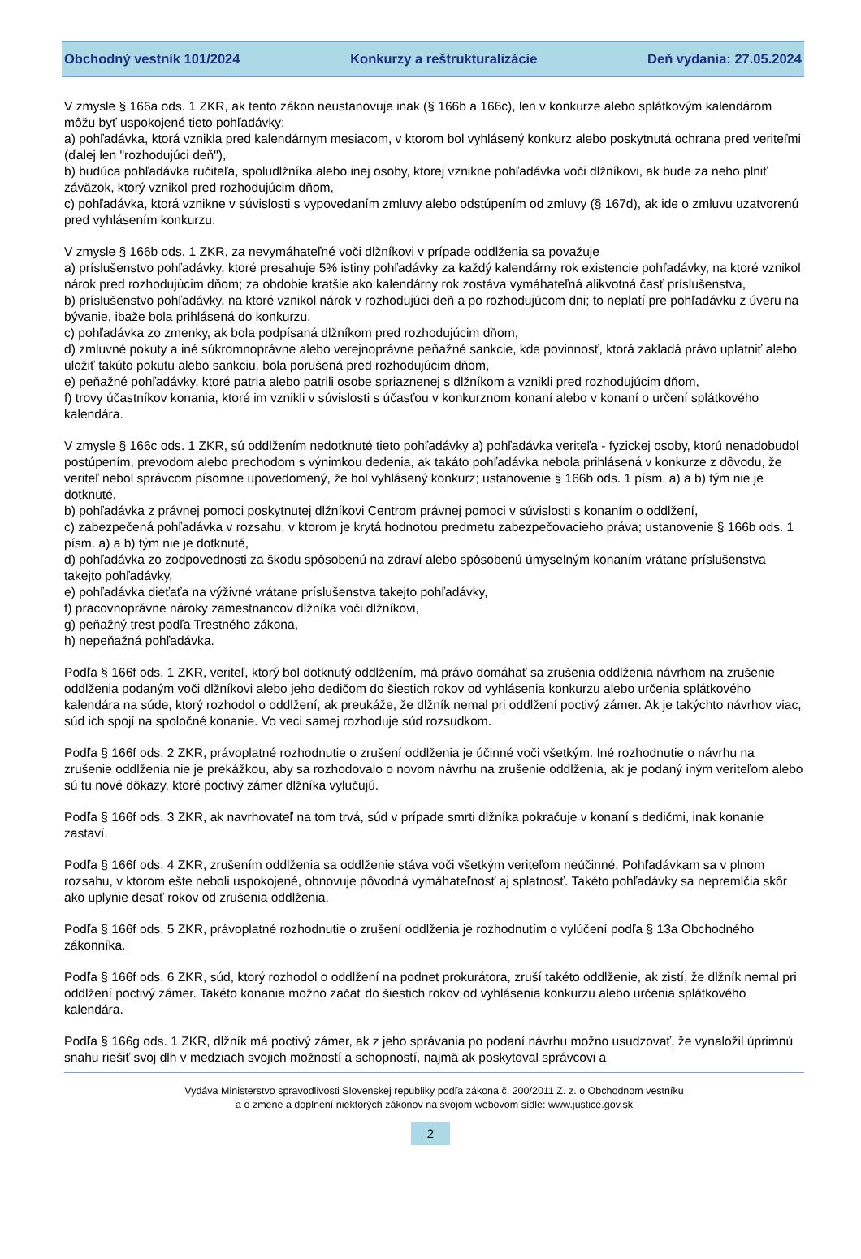Obchodný vestník 101/2024 Konkurzy a reštrukturalizácie Deň vydania: 27.05.2024
V zmysle § 166a ods. 1 ZKR, ak tento zákon neustanovuje inak (§ 166b a 166c), len v konkurze alebo splátkovým kalendárom môžu byť uspokojené tieto pohľadávky:
a) pohľadávka, ktorá vznikla pred kalendárnym mesiacom, v ktorom bol vyhlásený konkurz alebo poskytnutá ochrana pred veriteľmi (ďalej len "rozhodujúci deň"),
b) budúca pohľadávka ručiteľa, spoludlžníka alebo inej osoby, ktorej vznikne pohľadávka voči dlžníkovi, ak bude za neho plniť záväzok, ktorý vznikol pred rozhodujúcim dňom,
c) pohľadávka, ktorá vznikne v súvislosti s vypovedaním zmluvy alebo odstúpením od zmluvy (§ 167d), ak ide o zmluvu uzatvorenú pred vyhlásením konkurzu.
V zmysle § 166b ods. 1 ZKR, za nevymáhateľné voči dlžníkovi v prípade oddlženia sa považuje
a) príslušenstvo pohľadávky, ktoré presahuje 5% istiny pohľadávky za každý kalendárny rok existencie pohľadávky, na ktoré vznikol nárok pred rozhodujúcim dňom; za obdobie kratšie ako kalendárny rok zostáva vymáhateľná alikvotná časť príslušenstva,
b) príslušenstvo pohľadávky, na ktoré vznikol nárok v rozhodujúci deň a po rozhodujúcom dni; to neplatí pre pohľadávku z úveru na bývanie, ibaže bola prihlásená do konkurzu,
c) pohľadávka zo zmenky, ak bola podpísaná dlžníkom pred rozhodujúcim dňom,
d) zmluvné pokuty a iné súkromnoprávne alebo verejnoprávne peňažné sankcie, kde povinnosť, ktorá zakladá právo uplatniť alebo uložiť takúto pokutu alebo sankciu, bola porušená pred rozhodujúcim dňom,
e) peňažné pohľadávky, ktoré patria alebo patrili osobe spriaznenej s dlžníkom a vznikli pred rozhodujúcim dňom,
f) trovy účastníkov konania, ktoré im vznikli v súvislosti s účasťou v konkurznom konaní alebo v konaní o určení splátkového kalendára.
V zmysle § 166c ods. 1 ZKR, sú oddlžením nedotknuté tieto pohľadávky a) pohľadávka veriteľa - fyzickej osoby, ktorú nenadobudol postúpením, prevodom alebo prechodom s výnimkou dedenia, ak takáto pohľadávka nebola prihlásená v konkurze z dôvodu, že veriteľ nebol správcom písomne upovedomený, že bol vyhlásený konkurz; ustanovenie § 166b ods. 1 písm. a) a b) tým nie je dotknuté,
b) pohľadávka z právnej pomoci poskytnutej dlžníkovi Centrom právnej pomoci v súvislosti s konaním o oddlžení,
c) zabezpečená pohľadávka v rozsahu, v ktorom je krytá hodnotou predmetu zabezpečovacieho práva; ustanovenie § 166b ods. 1 písm. a) a b) tým nie je dotknuté,
d) pohľadávka zo zodpovednosti za škodu spôsobenú na zdraví alebo spôsobenú úmyselným konaním vrátane príslušenstva takejto pohľadávky,
e) pohľadávka dieťaťa na výživné vrátane príslušenstva takejto pohľadávky,
f) pracovnoprávne nároky zamestnancov dlžníka voči dlžníkovi,
g) peňažný trest podľa Trestného zákona,
h) nepeňažná pohľadávka.
Podľa § 166f ods. 1 ZKR, veriteľ, ktorý bol dotknutý oddlžením, má právo domáhať sa zrušenia oddlženia návrhom na zrušenie oddlženia podaným voči dlžníkovi alebo jeho dedičom do šiestich rokov od vyhlásenia konkurzu alebo určenia splátkového kalendára na súde, ktorý rozhodol o oddlžení, ak preukáže, že dlžník nemal pri oddlžení poctivý zámer. Ak je takýchto návrhov viac, súd ich spojí na spoločné konanie. Vo veci samej rozhoduje súd rozsudkom.
Podľa § 166f ods. 2 ZKR, právoplatné rozhodnutie o zrušení oddlženia je účinné voči všetkým. Iné rozhodnutie o návrhu na zrušenie oddlženia nie je prekážkou, aby sa rozhodovalo o novom návrhu na zrušenie oddlženia, ak je podaný iným veriteľom alebo sú tu nové dôkazy, ktoré poctivý zámer dlžníka vylučujú.
Podľa § 166f ods. 3 ZKR, ak navrhovateľ na tom trvá, súd v prípade smrti dlžníka pokračuje v konaní s dedičmi, inak konanie zastaví.
Podľa § 166f ods. 4 ZKR, zrušením oddlženia sa oddlženie stáva voči všetkým veriteľom neúčinné. Pohľadávkam sa v plnom rozsahu, v ktorom ešte neboli uspokojené, obnovuje pôvodná vymáhateľnosť aj splatnosť. Takéto pohľadávky sa nepremlčia skôr ako uplynie desať rokov od zrušenia oddlženia.
Podľa § 166f ods. 5 ZKR, právoplatné rozhodnutie o zrušení oddlženia je rozhodnutím o vylúčení podľa § 13a Obchodného zákonníka.
Podľa § 166f ods. 6 ZKR, súd, ktorý rozhodol o oddlžení na podnet prokurátora, zruší takéto oddlženie, ak zistí, že dlžník nemal pri oddlžení poctivý zámer. Takéto konanie možno začať do šiestich rokov od vyhlásenia konkurzu alebo určenia splátkového kalendára.
Podľa § 166g ods. 1 ZKR, dlžník má poctivý zámer, ak z jeho správania po podaní návrhu možno usudzovať, že vynaložil úprimnú snahu riešiť svoj dlh v medziach svojich možností a schopností, najmä ak poskytoval správcovi a
Vydáva Ministerstvo spravodlivosti Slovenskej republiky podľa zákona č. 200/2011 Z. z. o Obchodnom vestníku
a o zmene a doplnení niektorých zákonov na svojom webovom sídle: www.justice.gov.sk
2